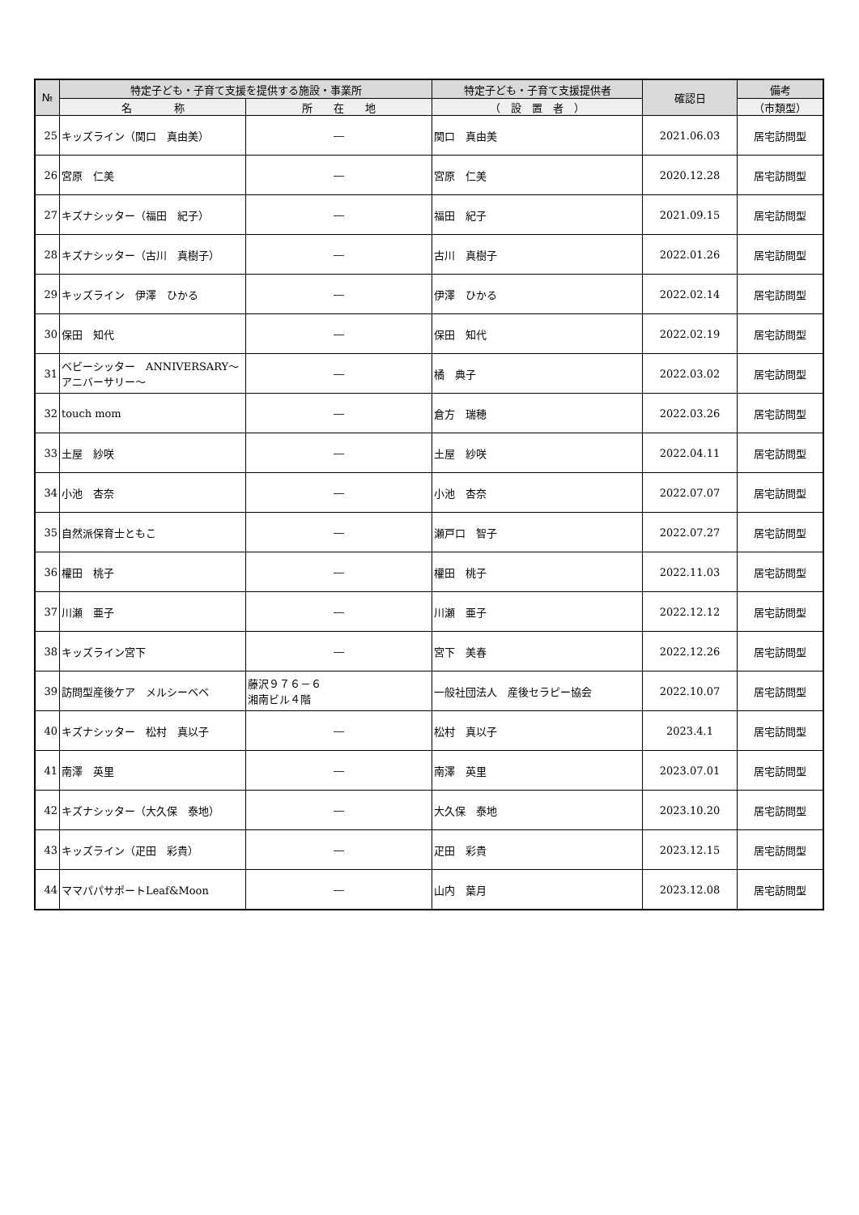| № | 特定子ども・子育て支援を提供する施設・事業所 | | 特定子ども・子育て支援提供者 | 確認日 | 備考 |
| --- | --- | --- | --- | --- | --- |
| | 名 称 | 所 在 地 | （ 設 置 者 ） | | （市類型） |
| 25 | キッズライン（関口 真由美） | ― | 関口 真由美 | 2021.06.03 | 居宅訪問型 |
| 26 | 宮原 仁美 | ― | 宮原 仁美 | 2020.12.28 | 居宅訪問型 |
| 27 | キズナシッター（福田 紀子） | ― | 福田 紀子 | 2021.09.15 | 居宅訪問型 |
| 28 | キズナシッター（古川 真樹子） | ― | 古川 真樹子 | 2022.01.26 | 居宅訪問型 |
| 29 | キッズライン 伊澤 ひかる | ― | 伊澤 ひかる | 2022.02.14 | 居宅訪問型 |
| 30 | 保田 知代 | ― | 保田 知代 | 2022.02.19 | 居宅訪問型 |
| 31 | ベビーシッター ANNIVERSARY～アニバーサリー～ | ― | 橘 典子 | 2022.03.02 | 居宅訪問型 |
| 32 | touch mom | ― | 倉方 瑞穂 | 2022.03.26 | 居宅訪問型 |
| 33 | 土屋 紗咲 | ― | 土屋 紗咲 | 2022.04.11 | 居宅訪問型 |
| 34 | 小池 杏奈 | ― | 小池 杏奈 | 2022.07.07 | 居宅訪問型 |
| 35 | 自然派保育士ともこ | ― | 瀬戸口 智子 | 2022.07.27 | 居宅訪問型 |
| 36 | 權田 桃子 | ― | 權田 桃子 | 2022.11.03 | 居宅訪問型 |
| 37 | 川瀬 亜子 | ― | 川瀬 亜子 | 2022.12.12 | 居宅訪問型 |
| 38 | キッズライン宮下 | ― | 宮下 美春 | 2022.12.26 | 居宅訪問型 |
| 39 | 訪問型産後ケア メルシーベベ | 藤沢９７６－６ 湘南ビル４階 | 一般社団法人 産後セラピー協会 | 2022.10.07 | 居宅訪問型 |
| 40 | キズナシッター 松村 真以子 | ― | 松村 真以子 | 2023.4.1 | 居宅訪問型 |
| 41 | 南澤 英里 | ― | 南澤 英里 | 2023.07.01 | 居宅訪問型 |
| 42 | キズナシッター（大久保 泰地） | ― | 大久保 泰地 | 2023.10.20 | 居宅訪問型 |
| 43 | キッズライン（疋田 彩貴） | ― | 疋田 彩貴 | 2023.12.15 | 居宅訪問型 |
| 44 | ママパパサポートLeaf&Moon | ― | 山内 葉月 | 2023.12.08 | 居宅訪問型 |